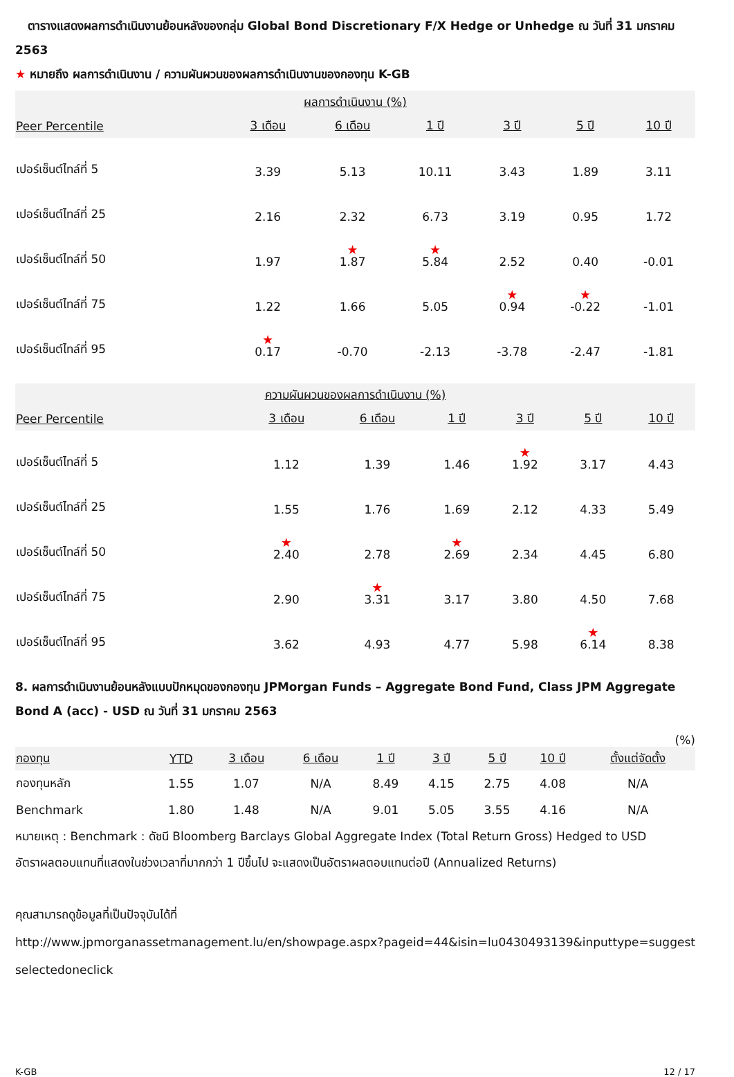ตารางแสดงผลการดำเนินงานย้อนหลังของกลุ่ม Global Bond Discretionary F/X Hedge or Unhedge ณ วันที่ 31 มกราคม 2563
★ หมายถึง ผลการดำเนินงาน / ความผันผวนของผลการดำเนินงานของกองทุน K-GB
| ผลการดำเนินงาน (%) | | | | | | |
| --- | --- | --- | --- | --- | --- | --- |
| Peer Percentile | 3 เดือน | 6 เดือน | 1 ปี | 3 ปี | 5 ปี | 10 ปี |
| เปอร์เซ็นต์ไทล์ที่ 5 | 3.39 | 5.13 | 10.11 | 3.43 | 1.89 | 3.11 |
| เปอร์เซ็นต์ไทล์ที่ 25 | 2.16 | 2.32 | 6.73 | 3.19 | 0.95 | 1.72 |
| เปอร์เซ็นต์ไทล์ที่ 50 | 1.97 | ★ 1.87 | ★ 5.84 | 2.52 | 0.40 | -0.01 |
| เปอร์เซ็นต์ไทล์ที่ 75 | 1.22 | 1.66 | 5.05 | ★ 0.94 | ★ -0.22 | -1.01 |
| เปอร์เซ็นต์ไทล์ที่ 95 | ★ 0.17 | -0.70 | -2.13 | -3.78 | -2.47 | -1.81 |
| ความผันผวนของผลการดำเนินงาน (%) | | | | | | |
| --- | --- | --- | --- | --- | --- | --- |
| Peer Percentile | 3 เดือน | 6 เดือน | 1 ปี | 3 ปี | 5 ปี | 10 ปี |
| เปอร์เซ็นต์ไทล์ที่ 5 | 1.12 | 1.39 | 1.46 | ★ 1.92 | 3.17 | 4.43 |
| เปอร์เซ็นต์ไทล์ที่ 25 | 1.55 | 1.76 | 1.69 | 2.12 | 4.33 | 5.49 |
| เปอร์เซ็นต์ไทล์ที่ 50 | ★ 2.40 | 2.78 | ★ 2.69 | 2.34 | 4.45 | 6.80 |
| เปอร์เซ็นต์ไทล์ที่ 75 | 2.90 | ★ 3.31 | 3.17 | 3.80 | 4.50 | 7.68 |
| เปอร์เซ็นต์ไทล์ที่ 95 | 3.62 | 4.93 | 4.77 | 5.98 | ★ 6.14 | 8.38 |
8. ผลการดำเนินงานย้อนหลังแบบปักหมุดของกองทุน JPMorgan Funds – Aggregate Bond Fund, Class JPM Aggregate Bond A (acc) - USD ณ วันที่ 31 มกราคม 2563
(%)
| กองทุน | YTD | 3 เดือน | 6 เดือน | 1 ปี | 3 ปี | 5 ปี | 10 ปี | ตั้งแต่จัดตั้ง |
| --- | --- | --- | --- | --- | --- | --- | --- | --- |
| กองทุนหลัก | 1.55 | 1.07 | N/A | 8.49 | 4.15 | 2.75 | 4.08 | N/A |
| Benchmark | 1.80 | 1.48 | N/A | 9.01 | 5.05 | 3.55 | 4.16 | N/A |
หมายเหตุ : Benchmark : ดัชนี Bloomberg Barclays Global Aggregate Index (Total Return Gross) Hedged to USD
อัตราผลตอบแทนที่แสดงในช่วงเวลาที่มากกว่า 1 ปีขึ้นไป จะแสดงเป็นอัตราผลตอบแทนต่อปี (Annualized Returns)
คุณสามารถดูข้อมูลที่เป็นปัจจุบันได้ที่
http://www.jpmorganassetmanagement.lu/en/showpage.aspx?pageid=44&isin=lu0430493139&inputtype=suggestselectedoneclick
K-GB 12 / 17